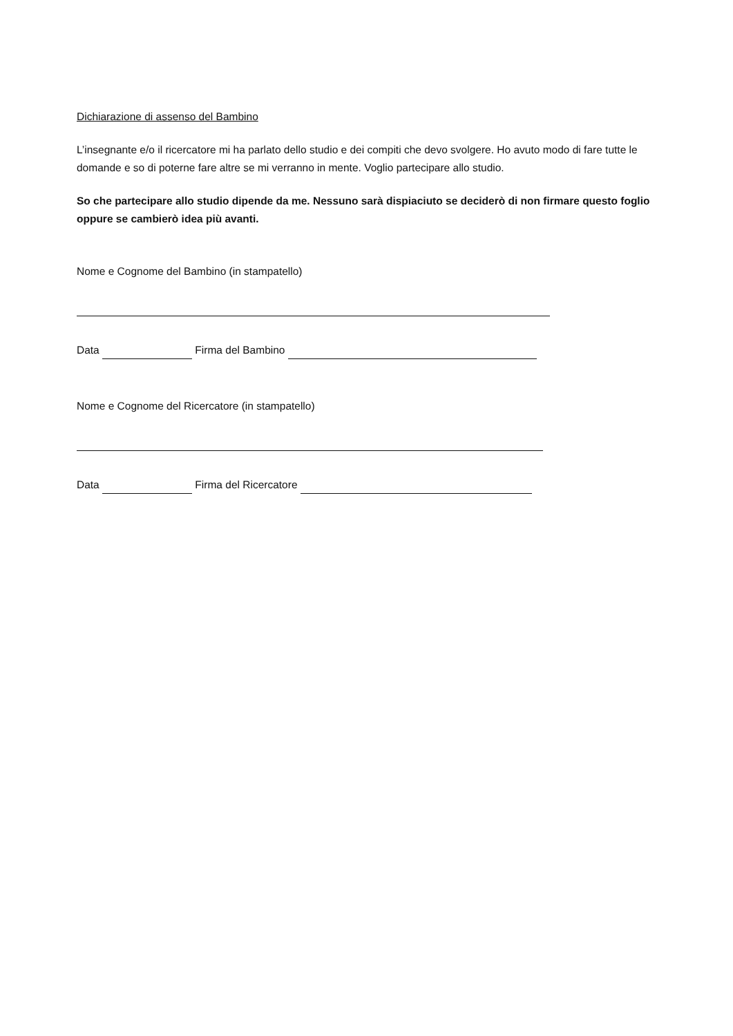Dichiarazione di assenso del Bambino
L’insegnante e/o il ricercatore mi ha parlato dello studio e dei compiti che devo svolgere. Ho avuto modo di fare tutte le domande e so di poterne fare altre se mi verranno in mente. Voglio partecipare allo studio.
So che partecipare allo studio dipende da me. Nessuno sarà dispiaciuto se deciderò di non firmare questo foglio oppure se cambierò idea più avanti.
Nome e Cognome del Bambino (in stampatello)
Data Firma del Bambino
Nome e Cognome del Ricercatore (in stampatello)
Data Firma del Ricercatore